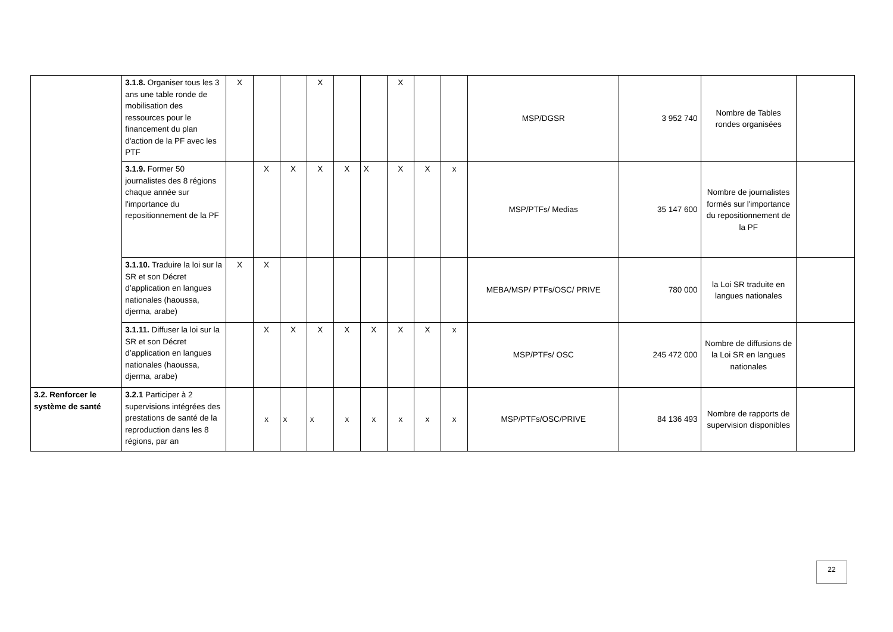| | 3.1.8. Organiser tous les 3 ans une table ronde de mobilisation des ressources pour le financement du plan d'action de la PF avec les PTF | X | | | X | | | X | | | MSP/DGSR | 3 952 740 | Nombre de Tables rondes organisées | |
| | 3.1.9. Former 50 journalistes des 8 régions chaque année sur l'importance du repositionnement de la PF | | X | X | X | X | X | X | X | x | MSP/PTFs/ Medias | 35 147 600 | Nombre de journalistes formés sur l'importance du repositionnement de la PF | |
| | 3.1.10. Traduire la loi sur la SR et son Décret d’application en langues nationales (haoussa, djerma, arabe) | X | X | | | | | | | | MEBA/MSP/ PTFs/OSC/ PRIVE | 780 000 | la Loi SR traduite en langues nationales | |
| | 3.1.11. Diffuser la loi sur la SR et son Décret d’application en langues nationales (haoussa, djerma, arabe) | | X | X | X | X | X | X | X | x | MSP/PTFs/ OSC | 245 472 000 | Nombre de diffusions de la Loi SR en langues nationales | |
| 3.2. Renforcer le système de santé | 3.2.1 Participer à 2 supervisions intégrées des prestations de santé de la reproduction dans les 8 régions, par an | | x | x | x | x | x | x | x | x | MSP/PTFs/OSC/PRIVE | 84 136 493 | Nombre de rapports de supervision disponibles | |
22